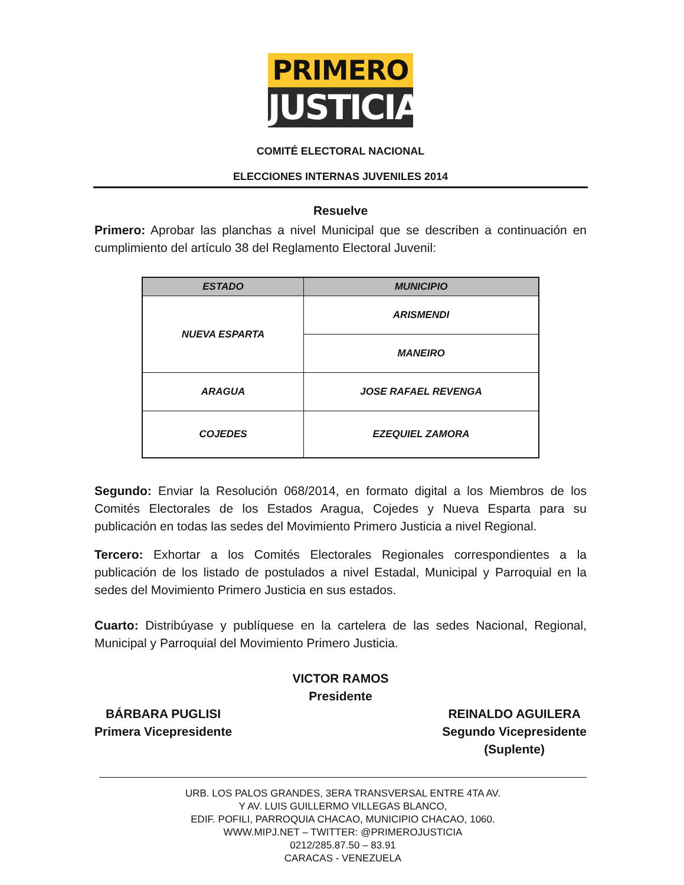PRIMERO
JUSTICIA
COMITÉ ELECTORAL NACIONAL
ELECCIONES INTERNAS JUVENILES 2014
Resuelve
Primero: Aprobar las planchas a nivel Municipal que se describen a continuación en cumplimiento del artículo 38 del Reglamento Electoral Juvenil:
| ESTADO | MUNICIPIO |
| --- | --- |
| NUEVA ESPARTA | ARISMENDI |
| | MANEIRO |
| ARAGUA | JOSE RAFAEL REVENGA |
| COJEDES | EZEQUIEL ZAMORA |
Segundo: Enviar la Resolución 068/2014, en formato digital a los Miembros de los Comités Electorales de los Estados Aragua, Cojedes y Nueva Esparta para su publicación en todas las sedes del Movimiento Primero Justicia a nivel Regional.
Tercero: Exhortar a los Comités Electorales Regionales correspondientes a la publicación de los listado de postulados a nivel Estadal, Municipal y Parroquial en la sedes del Movimiento Primero Justicia en sus estados.
Cuarto: Distribúyase y publíquese en la cartelera de las sedes Nacional, Regional, Municipal y Parroquial del Movimiento Primero Justicia.
VICTOR RAMOS
Presidente
BÁRBARA PUGLISI
Primera Vicepresidente
REINALDO AGUILERA
Segundo Vicepresidente
(Suplente)
URB. LOS PALOS GRANDES, 3ERA TRANSVERSAL ENTRE 4TA AV.
Y AV. LUIS GUILLERMO VILLEGAS BLANCO,
EDIF. POFILI, PARROQUIA CHACAO, MUNICIPIO CHACAO, 1060.
WWW.MIPJ.NET – TWITTER: @PRIMEROJUSTICIA
0212/285.87.50 – 83.91
CARACAS - VENEZUELA